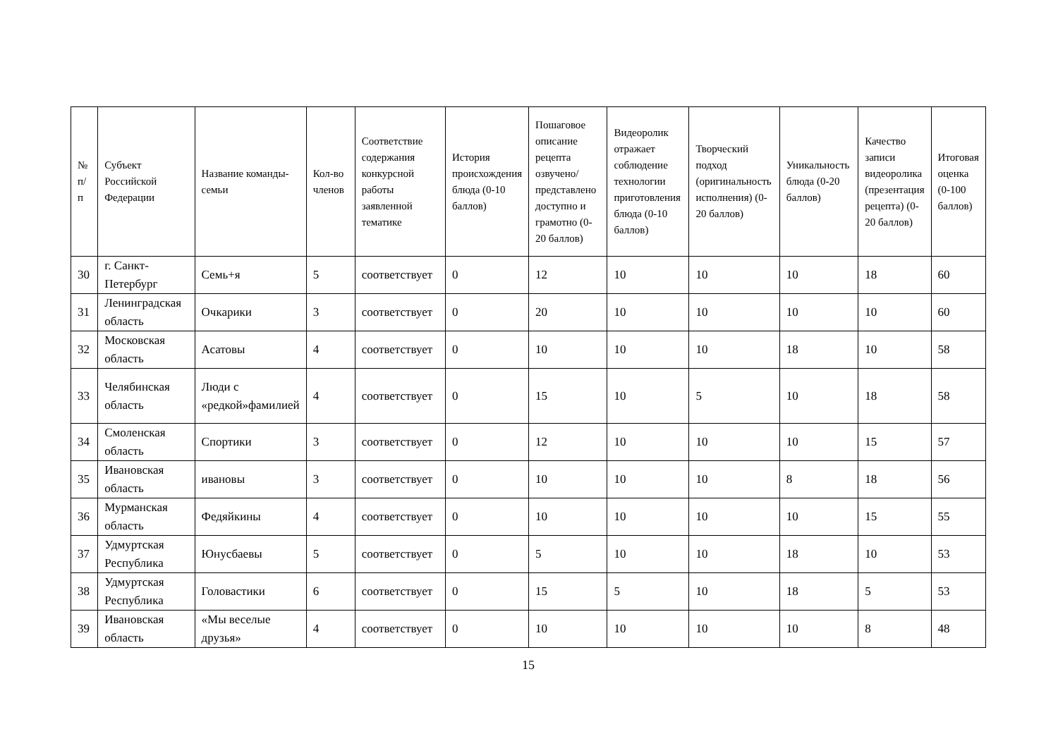| № п/п | Субъект Российской Федерации | Название команды-семьи | Кол-во членов | Соответствие содержания конкурсной работы заявленной тематике | История происхождения блюда (0-10 баллов) | Пошаговое описание рецепта озвучено/представлено доступно и грамотно (0-20 баллов) | Видеоролик отражает соблюдение технологии приготовления блюда (0-10 баллов) | Творческий подход (оригинальность исполнения) (0-20 баллов) | Уникальность блюда (0-20 баллов) | Качество записи видеоролика (презентация рецепта) (0-20 баллов) | Итоговая оценка (0-100 баллов) |
| --- | --- | --- | --- | --- | --- | --- | --- | --- | --- | --- | --- |
| 30 | г. Санкт-Петербург | Семь+я | 5 | соответствует | 0 | 12 | 10 | 10 | 10 | 18 | 60 |
| 31 | Ленинградская область | Очкарики | 3 | соответствует | 0 | 20 | 10 | 10 | 10 | 10 | 60 |
| 32 | Московская область | Асатовы | 4 | соответствует | 0 | 10 | 10 | 10 | 18 | 10 | 58 |
| 33 | Челябинская область | Люди с «редкой»фамилией | 4 | соответствует | 0 | 15 | 10 | 5 | 10 | 18 | 58 |
| 34 | Смоленская область | Спортики | 3 | соответствует | 0 | 12 | 10 | 10 | 10 | 15 | 57 |
| 35 | Ивановская область | ивановы | 3 | соответствует | 0 | 10 | 10 | 10 | 8 | 18 | 56 |
| 36 | Мурманская область | Федяйкины | 4 | соответствует | 0 | 10 | 10 | 10 | 10 | 15 | 55 |
| 37 | Удмуртская Республика | Юнусбаевы | 5 | соответствует | 0 | 5 | 10 | 10 | 18 | 10 | 53 |
| 38 | Удмуртская Республика | Головастики | 6 | соответствует | 0 | 15 | 5 | 10 | 18 | 5 | 53 |
| 39 | Ивановская область | «Мы веселые друзья» | 4 | соответствует | 0 | 10 | 10 | 10 | 10 | 8 | 48 |
15